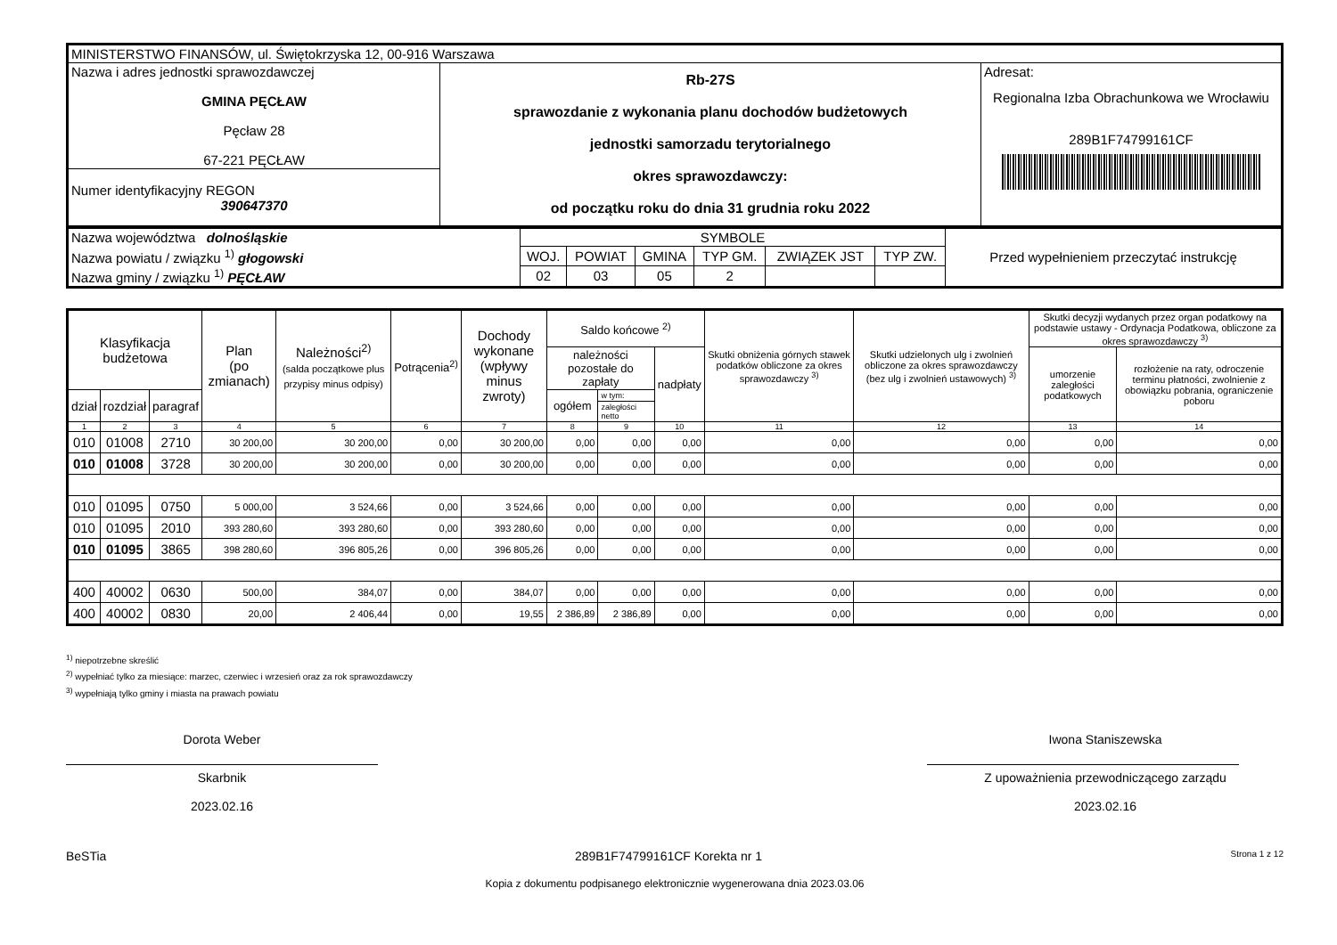| MINISTERSTWO FINANSÓW, ul. Świętokrzyska 12, 00-916 Warszawa | | |
| Nazwa i adres jednostki sprawozdawczej GMINA PĘCŁAW Pęcław 28 67-221 PĘCŁAW | Rb-27S sprawozdanie z wykonania planu dochodów budżetowych jednostki samorzadu terytorialnego okres sprawozdawczy: od początku roku do dnia 31 grudnia roku 2022 | Adresat: Regionalna Izba Obrachunkowa we Wrocławiu 289B1F74799161CF |
| Numer identyfikacyjny REGON 390647370 | | |
| Nazwa województwa dolnośląskie | SYMBOLE | | | | | | Przed wypełnieniem przeczytać instrukcję |
| Nazwa powiatu / związku <sup>1)</sup> głogowski | WOJ. | POWIAT | GMINA | TYP GM. | ZWIĄZEK JST | TYP ZW. | |
| Nazwa gminy / związku <sup>1)</sup> PĘCŁAW | 02 | 03 | 05 | 2 | | | |
| Klasyfikacja budżetowa | | | Plan (po zmianach) | Należności<sup>2)</sup> (salda początkowe plus przypisy minus odpisy) | Potrącenia<sup>2)</sup> | Dochody wykonane (wpływy minus zwroty) | Saldo końcowe <sup>2)</sup> | | | Skutki obniżenia górnych stawek podatków obliczone za okres sprawozdawczy <sup>3)</sup> | Skutki udzielonych ulg i zwolnień obliczone za okres sprawozdawczy (bez ulg i zwolnień ustawowych) <sup>3)</sup> | Skutki decyzji wydanych przez organ podatkowy na podstawie ustawy - Ordynacja Podatkowa, obliczone za okres sprawozdawczy <sup>3)</sup> | |
| --- | --- | --- | --- | --- | --- | --- | --- | --- | --- | --- | --- | --- | --- |
| | | | | | | | należności pozostałe do zapłaty | | nadpłaty | | | umorzenie zaległości podatkowych | rozłożenie na raty, odroczenie terminu płatności, zwolnienie z obowiązku pobrania, ograniczenie poboru |
| dział | rozdział | paragraf | | | | | ogółem | w tym: | | | | | |
| | | | | | | | | zaległości netto | | | | | |
| 1 | 2 | 3 | 4 | 5 | 6 | 7 | 8 | 9 | 10 | 11 | 12 | 13 | 14 |
| 010 | 01008 | 2710 | 30 200,00 | 30 200,00 | 0,00 | 30 200,00 | 0,00 | 0,00 | 0,00 | 0,00 | 0,00 | 0,00 | 0,00 |
| 010 | 01008 | 3728 | 30 200,00 | 30 200,00 | 0,00 | 30 200,00 | 0,00 | 0,00 | 0,00 | 0,00 | 0,00 | 0,00 | 0,00 |
| 010 | 01095 | 0750 | 5 000,00 | 3 524,66 | 0,00 | 3 524,66 | 0,00 | 0,00 | 0,00 | 0,00 | 0,00 | 0,00 | 0,00 |
| 010 | 01095 | 2010 | 393 280,60 | 393 280,60 | 0,00 | 393 280,60 | 0,00 | 0,00 | 0,00 | 0,00 | 0,00 | 0,00 | 0,00 |
| 010 | 01095 | 3865 | 398 280,60 | 396 805,26 | 0,00 | 396 805,26 | 0,00 | 0,00 | 0,00 | 0,00 | 0,00 | 0,00 | 0,00 |
| 400 | 40002 | 0630 | 500,00 | 384,07 | 0,00 | 384,07 | 0,00 | 0,00 | 0,00 | 0,00 | 0,00 | 0,00 | 0,00 |
| 400 | 40002 | 0830 | 20,00 | 2 406,44 | 0,00 | 19,55 | 2 386,89 | 2 386,89 | 0,00 | 0,00 | 0,00 | 0,00 | 0,00 |
<sup>1)</sup> niepotrzebne skreślić
<sup>2)</sup> wypełniać tylko za miesiące: marzec, czerwiec i wrzesień oraz za rok sprawozdawczy
<sup>3)</sup> wypełniają tylko gminy i miasta na prawach powiatu
Dorota Weber
Skarbnik
2023.02.16
Iwona Staniszewska
Z upoważnienia przewodniczącego zarządu
2023.02.16
BeSTia 289B1F74799161CF Korekta nr 1 Strona 1 z 12
Kopia z dokumentu podpisanego elektronicznie wygenerowana dnia 2023.03.06